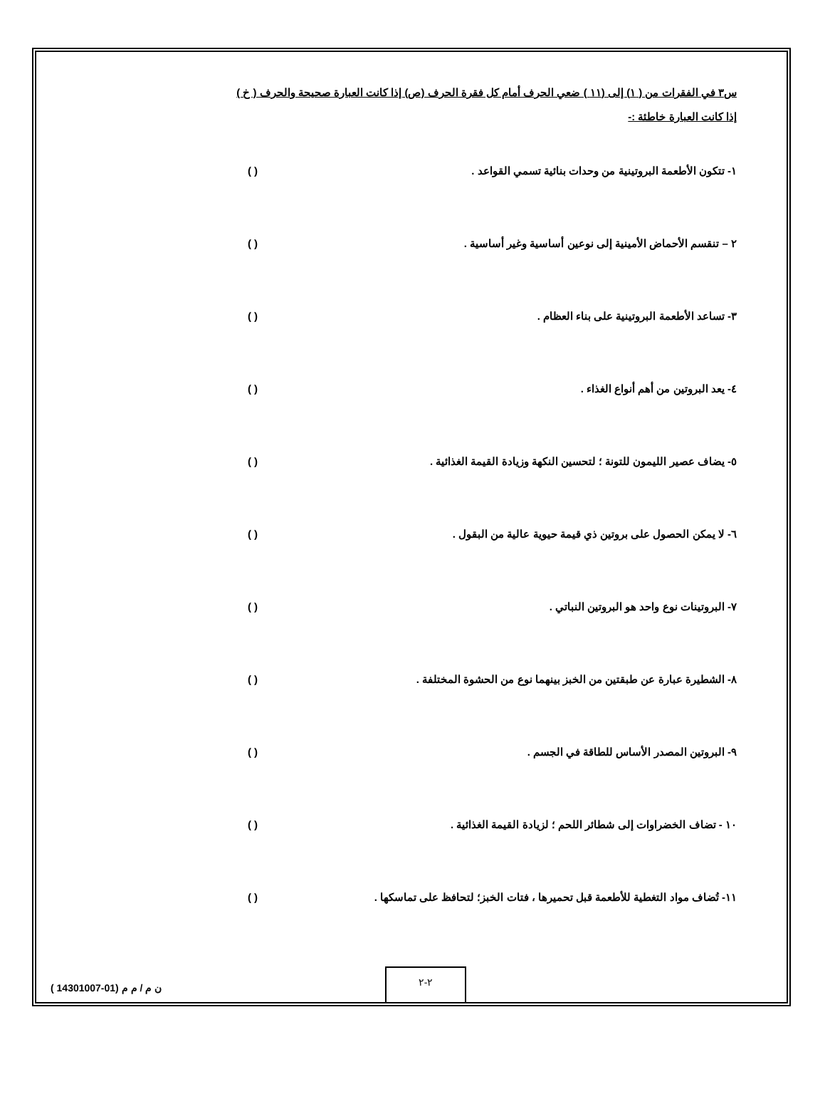س٣ في الفقرات من ( ١) إلى (١١ ) ضعي الحرف أمام كل فقرة الحرف (ص) إذا كانت العبارة صحيحة والحرف ( خ ) إذا كانت العبارة خاطئة :-
١- تتكون الأطعمة البروتينية من وحدات بنائية تسمي القواعد . ( )
٢ – تنقسم الأحماض الأمينية إلى نوعين أساسية وغير أساسية . ( )
٣- تساعد الأطعمة البروتينية على بناء العظام . ( )
٤- يعد البروتين من أهم أنواع الغذاء . ( )
٥- يضاف عصير الليمون للتونة ؛ لتحسين النكهة وزيادة القيمة الغذائية . ( )
٦- لا يمكن الحصول على بروتين ذي قيمة حيوية عالية من البقول . ( )
٧- البروتينات نوع واحد هو البروتين النباتي . ( )
٨- الشطيرة عبارة عن طبقتين من الخبز بينهما نوع من الحشوة المختلفة . ( )
٩- البروتين المصدر الأساس للطاقة في الجسم . ( )
١٠ - تضاف الخضراوات إلى شطائر اللحم ؛ لزيادة القيمة الغذائية . ( )
١١- تُضاف مواد التغطية للأطعمة قبل تحميرها ، فتات الخبز؛ لتحافظ على تماسكها .
( )
٢-٢
ن م / م م (01-14301007 )